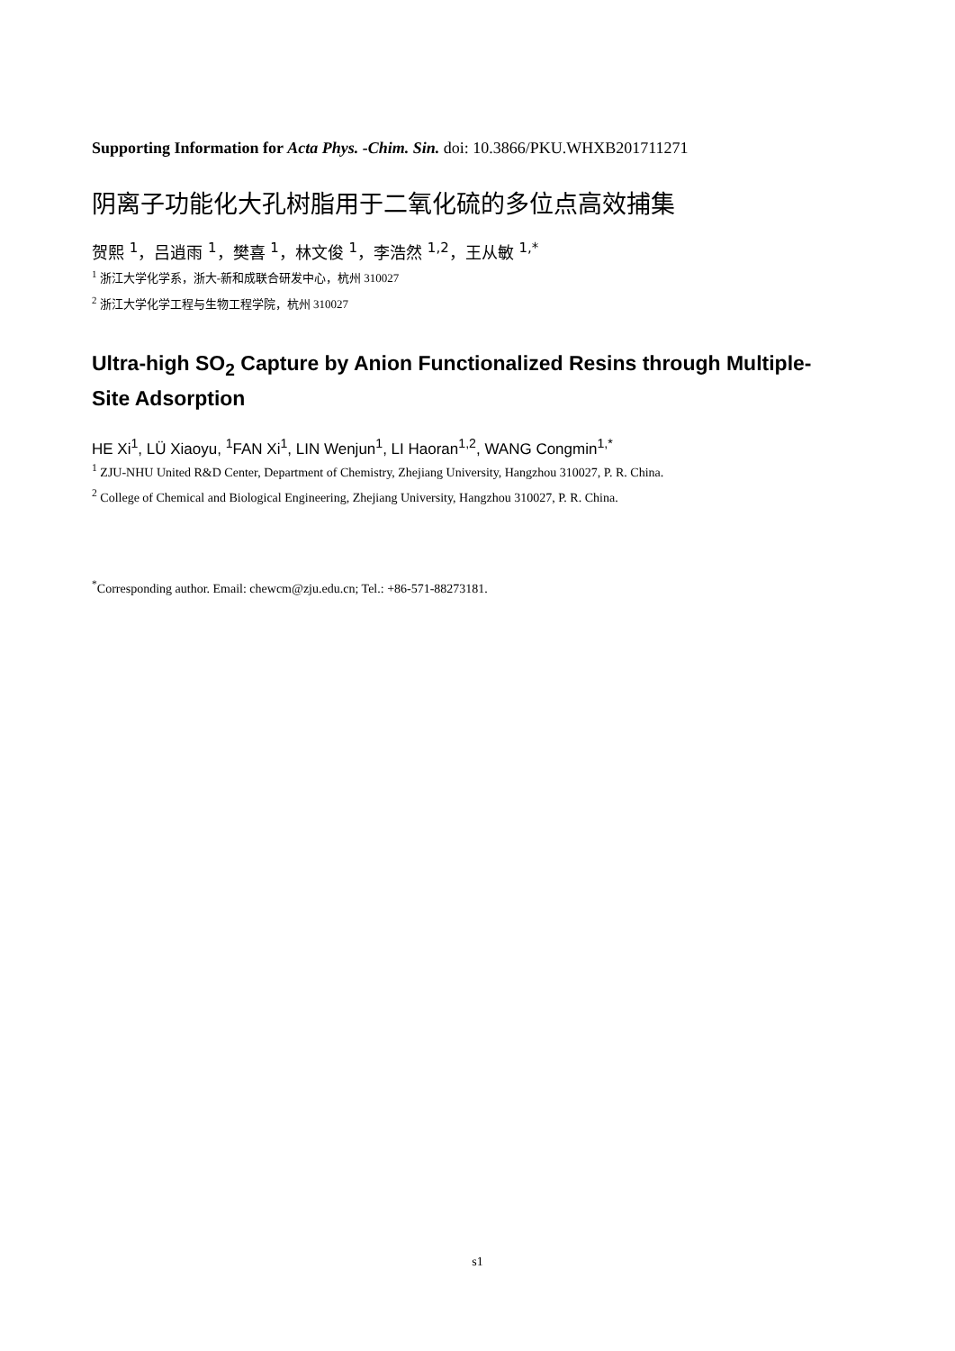Supporting Information for Acta Phys. -Chim. Sin. doi: 10.3866/PKU.WHXB201711271
阴离子功能化大孔树脂用于二氧化硫的多位点高效捕集
贺熙 <sup>1</sup>，吕逍雨 <sup>1</sup>，樊喜 <sup>1</sup>，林文俊 <sup>1</sup>，李浩然 <sup>1,2</sup>，王从敏 <sup>1,*</sup>
<sup>1</sup> 浙江大学化学系，浙大-新和成联合研发中心，杭州 310027
<sup>2</sup> 浙江大学化学工程与生物工程学院，杭州 310027
Ultra-high SO<sub>2</sub> Capture by Anion Functionalized Resins through Multiple-Site Adsorption
HE Xi<sup>1</sup>, LÜ Xiaoyu, <sup>1</sup>FAN Xi<sup>1</sup>, LIN Wenjun<sup>1</sup>, LI Haoran<sup>1,2</sup>, WANG Congmin<sup>1,*</sup>
<sup>1</sup> ZJU-NHU United R&D Center, Department of Chemistry, Zhejiang University, Hangzhou 310027, P. R. China.
<sup>2</sup> College of Chemical and Biological Engineering, Zhejiang University, Hangzhou 310027, P. R. China.
<sup>*</sup> Corresponding author. Email: chewcm@zju.edu.cn; Tel.: +86-571-88273181.
s1